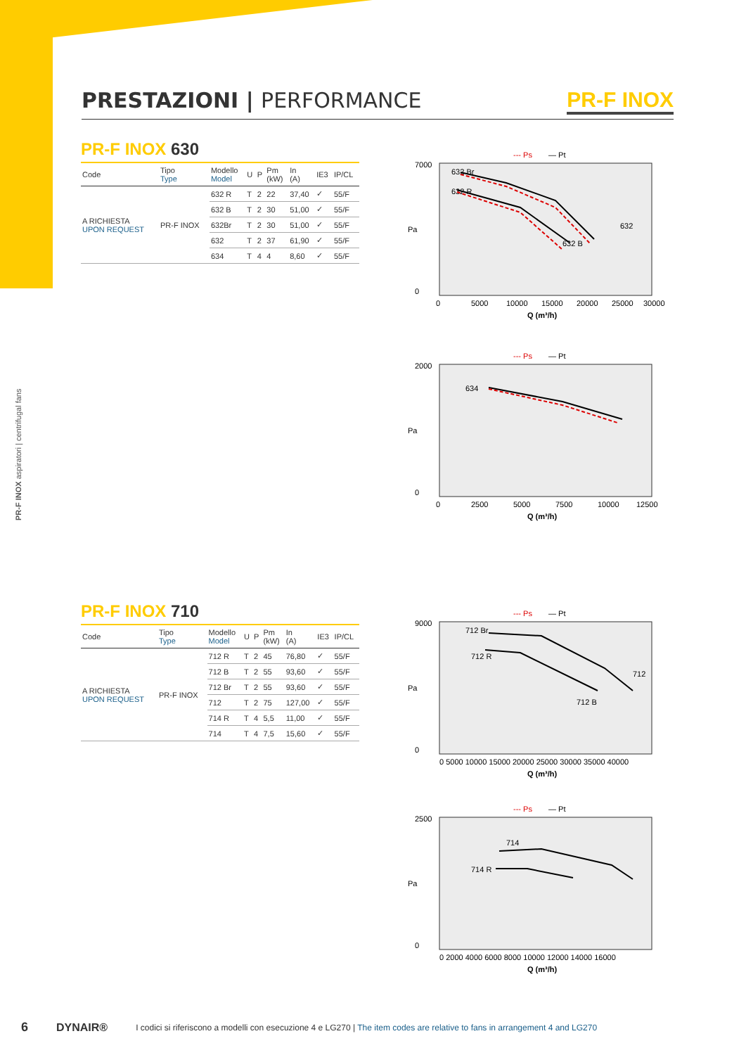PR-F INOX aspiratori | centrifugal fans
PRESTAZIONI | PERFORMANCE PR-F INOX
PR-F INOX 630
| Code | Tipo Type | Modello Model | U | P | Pm (kW) | In (A) | IE3 | IP/CL |
| --- | --- | --- | --- | --- | --- | --- | --- | --- |
| A RICHIESTA UPON REQUEST | PR-F INOX | 632 R | T | 2 | 22 | 37,40 | ✓ | 55/F |
| | | 632 B | T | 2 | 30 | 51,00 | ✓ | 55/F |
| | | 632Br | T | 2 | 30 | 51,00 | ✓ | 55/F |
| | | 632 | T | 2 | 37 | 61,90 | ✓ | 55/F |
| | | 634 | T | 4 | 4 | 8,60 | ✓ | 55/F |
PR-F INOX 710
| Code | Tipo Type | Modello Model | U | P | Pm (kW) | In (A) | IE3 | IP/CL |
| --- | --- | --- | --- | --- | --- | --- | --- | --- |
| A RICHIESTA UPON REQUEST | PR-F INOX | 712 R | T | 2 | 45 | 76,80 | ✓ | 55/F |
| | | 712 B | T | 2 | 55 | 93,60 | ✓ | 55/F |
| | | 712 Br | T | 2 | 55 | 93,60 | ✓ | 55/F |
| | | 712 | T | 2 | 75 | 127,00 | ✓ | 55/F |
| | | 714 R | T | 4 | 5,5 | 11,00 | ✓ | 55/F |
| | | 714 | T | 4 | 7,5 | 15,60 | ✓ | 55/F |
--- Ps
— Pt
7000
0
Pa
0
5000
10000
15000
20000
25000
30000
Q (m³/h)
632 Br
632 R
632 B
632
--- Ps
— Pt
2000
0
Pa
0
2500
5000
7500
10000
12500
Q (m³/h)
634
--- Ps
— Pt
9000
0
Pa
0 5000 10000 15000 20000 25000 30000 35000 40000
Q (m³/h)
712 Br
712 R
712 B
712
--- Ps
— Pt
2500
0
Pa
0 2000 4000 6000 8000 10000 12000 14000 16000
Q (m³/h)
714
714 R
6 DYNAIR® I codici si riferiscono a modelli con esecuzione 4 e LG270 | The item codes are relative to fans in arrangement 4 and LG270